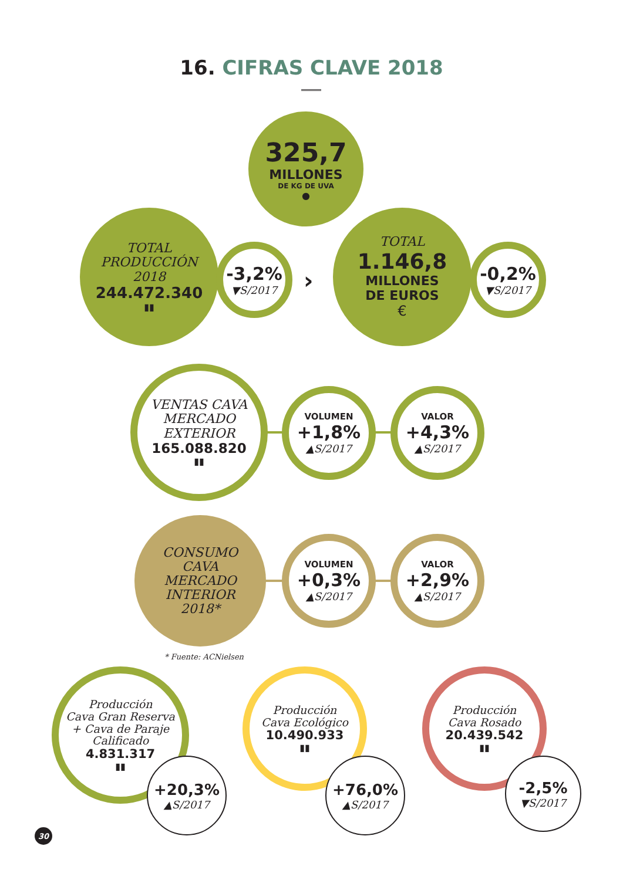16. CIFRAS CLAVE 2018
325,7
MILLONES
DE KG DE UVA
●
TOTAL
PRODUCCIÓN
2018
244.472.340
▮▮
-3,2%
▼S/2017
›
TOTAL
1.146,8
MILLONES
DE EUROS
€
-0,2%
▼S/2017
VENTAS CAVA
MERCADO
EXTERIOR
165.088.820
▮▮
VOLUMEN
+1,8%
▲S/2017
VALOR
+4,3%
▲S/2017
CONSUMO
CAVA
MERCADO
INTERIOR
2018*
VOLUMEN
+0,3%
▲S/2017
VALOR
+2,9%
▲S/2017
* Fuente: ACNielsen
Producción
Cava Gran Reserva
+ Cava de Paraje
Calificado
4.831.317
▮▮
+20,3%
▲S/2017
Producción
Cava Ecológico
10.490.933
▮▮
+76,0%
▲S/2017
Producción
Cava Rosado
20.439.542
▮▮
-2,5%
▼S/2017
30